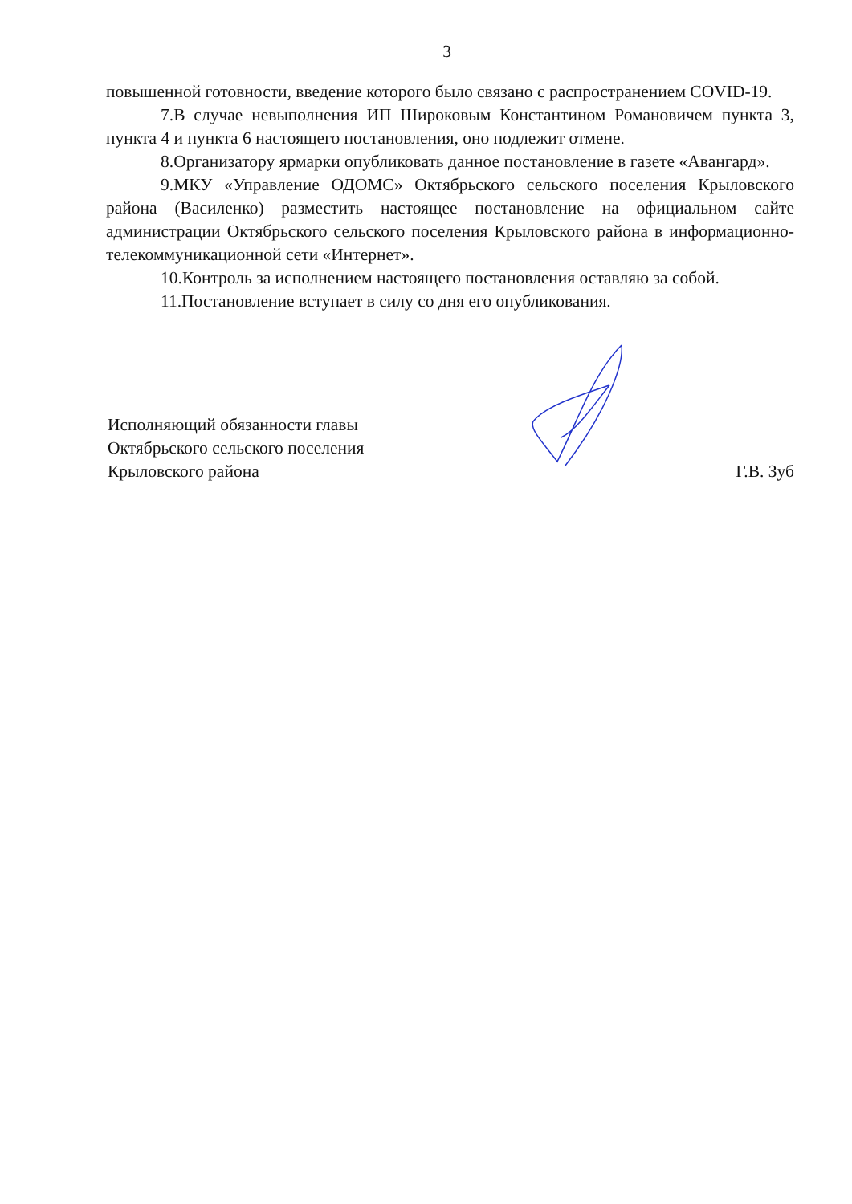3
повышенной готовности, введение которого было связано с распространением COVID-19.
7.В случае невыполнения ИП Широковым Константином Романовичем пункта 3, пункта 4 и пункта 6 настоящего постановления, оно подлежит отмене.
8.Организатору ярмарки опубликовать данное постановление в газете «Авангард».
9.МКУ «Управление ОДОМС» Октябрьского сельского поселения Крыловского района (Василенко) разместить настоящее постановление на официальном сайте администрации Октябрьского сельского поселения Крыловского района в информационно-телекоммуникационной сети «Интернет».
10.Контроль за исполнением настоящего постановления оставляю за собой.
11.Постановление вступает в силу со дня его опубликования.
Исполняющий обязанности главы
Октябрьского сельского поселения
Крыловского района
Г.В. Зуб